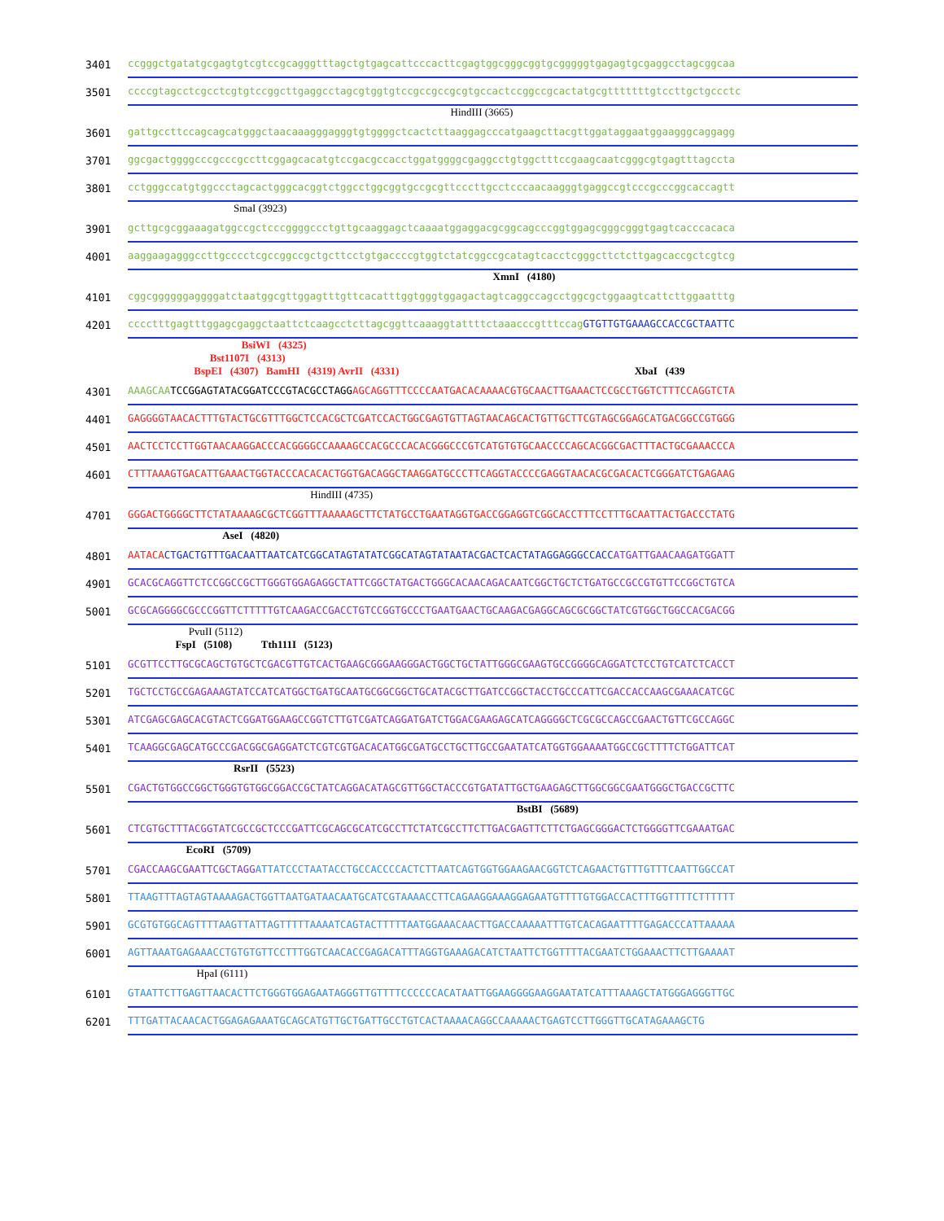3401 ccgggctgatatgcgagtgtcgtccgcagggtttagctgtgagcattcccacttcgagtggcgggcggtgcgggggtgagagtgcgaggcctagcggcaa
3501 ccccgtagcctcgcctcgtgtccggcttgaggcctagcgtggtgtccgccgccgcgtgccactccggccgcactatgcgtttttttgtccttgctgccctc
HindIII (3665)
3601 gattgccttccagcagcatgggctaacaaagggagggtgtggggctcactcttaaggagcccatgaagcttacgttggataggaatggaagggcaggagg
3701 ggcgactggggcccgcccgccttcggagcacatgtccgacgccacctggatggggcgaggcctgtggctttccgaagcaatcgggcgtgagtttagccta
3801 cctgggccatgtggccctagcactgggcacggtctggcctggcggtgccgcgttcccttgcctcccaacaagggtgaggccgtcccgcccggcaccagtt
SmaI (3923)
3901 gcttgcgcggaaagatggccgctcccggggccctgttgcaaggagctcaaaatggaggacgcggcagcccggtggagcgggcgggtgagtcacccacaca
4001 aaggaagagggccttgcccctcgccggccgctgcttcctgtgaccccgtggtctatcggccgcatagtcacctcgggcttctcttgagcaccgctcgtcg
XmnI (4180)
4101 cggcggggggaggggatctaatggcgttggagtttgttcacatttggtgggtggagactagtcaggccagcctggcgctggaagtcattcttggaatttg
4201 cccctttgagtttggagcgaggctaattctcaagcctcttagcggttcaaaggtattttctaaacccgtttccagGTGTTGTGAAAGCCACCGCTAATTC
BsiWI (4325) Bst1107I (4313) BspEI (4307) BamHI (4319) AvrII (4331) XbaI (439
4301 AAAGCAA TCCGGAGTATACGGATCCCGTACGCCTAGG AGCAGGTTTCCCCAATGACACAAAACGTGCAACTTGAAACTCCGCCTGGTCTTTCCAGGTCTA
4401 GAGGGGTAACACTTTGTACTGCGTTTGGCTCCACGCTCGATCCACTGGCGAGTGTTAGTAACAGCACTGTTGCTTCGTAGCGGAGCATGACGGCCGTGGG
4501 AACTCCTCCTTGGTAACAAGGACCCACGGGGCCAAAAGCCACGCCCACACGGGCCCGTCATGTGTGCAACCCCAGCACGGCGACTTTACTGCGAAACCCA
4601 CTTTAAAGTGACATTGAAACTGGTACCCACACACTGGTGACAGGCTAAGGATGCCCTTCAGGTACCCCGAGGTAACACGCGACACTCGGGATCTGAGAAG
HindIII (4735)
4701 GGGACTGGGGCTTCTATAAAAGCGCTCGGTTTAAAAAGCTTCTATGCCTGAATAGGTGACCGGAGGTCGGCACCTTTCCTTTGCAATTACTGACCCTATG
AseI (4820)
4801 AATACA CTGACTGTTTGACAATTAATCATCGGCATAGTATATCGGCATAGTATAATACGACTCACTATAGGAGGGCCACC ATGATTGAACAAGATGGATT
4901 GCACGCAGGTTCTCCGGCCGCTTGGGTGGAGAGGCTATTCGGCTATGACTGGGCACAACAGACAATCGGCTGCTCTGATGCCGCCGTGTTCCGGCTGTCA
5001 GCGCAGGGGCGCCCGGTTCTTTTTGTCAAGACCGACCTGTCCGGTGCCCTGAATGAACTGCAAGACGAGGCAGCGCGGCTATCGTGGCTGGCCACGACGG
PvuII (5112) FspI (5108) Tth111I (5123)
5101 GCGTTCCTTGCGCAGCTGTGCTCGACGTTGTCACTGAAGCGGGAAGGGACTGGCTGCTATTGGGCGAAGTGCCGGGGCAGGATCTCCTGTCATCTCACCT
5201 TGCTCCTGCCGAGAAAGTATCCATCATGGCTGATGCAATGCGGCGGCTGCATACGCTTGATCCGGCTACCTGCCCATTCGACCACCAAGCGAAACATCGC
5301 ATCGAGCGAGCACGTACTCGGATGGAAGCCGGTCTTGTCGATCAGGATGATCTGGACGAAGAGCATCAGGGGCTCGCGCCAGCCGAACTGTTCGCCAGGC
5401 TCAAGGCGAGCATGCCCGACGGCGAGGATCTCGTCGTGACACATGGCGATGCCTGCTTGCCGAATATCATGGTGGAAAATGGCCGCTTTTCTGGATTCAT
RsrII (5523)
5501 CGACTGTGGCCGGCTGGGTGTGGCGGACCGCTATCAGGACATAGCGTTGGCTACCCGTGATATTGCTGAAGAGCTTGGCGGCGAATGGGCTGACCGCTTC
BstBI (5689)
5601 CTCGTGCTTTACGGTATCGCCGCTCCCGATTCGCAGCGCATCGCCTTCTATCGCCTTCTTGACGAGTTCTTCTGAGCGGGACTCTGGGGTTCGAAATGAC
EcoRI (5709)
5701 CGACCAAGCGAATTCGCTAGG ATTATCCCTAATACCTGCCACCCCACTCTTAATCAGTGGTGGAAGAACGGTCTCAGAACTGTTTGTTTCAATTGGCCAT
5801 TTAAGTTTAGTAGTAAAAGACTGGTTAATGATAACAATGCATCGTAAAACCTTCAGAAGGAAAGGAGAATGTTTTGTGGACCACTTTGGTTTTCTTTTTT
5901 GCGTGTGGCAGTTTTAAGTTATTAGTTTTTAAAATCAGTACTTTTTAATGGAAACAACTTGACCAAAAATTTGTCACAGAATTTTGAGACCCATTAAAAA
6001 AGTTAAATGAGAAACCTGTGTGTTCCTTTGGTCAACACCGAGACATTTAGGTGAAAGACATCTAATTCTGGTTTTACGAATCTGGAAACTTCTTGAAAAT
HpaI (6111)
6101 GTAATTCTTGAGTTAACACTTCTGGGTGGAGAATAGGGTTGTTTTCCCCCCACATAATTGGAAGGGGAAGGAATATCATTTAAAGCTATGGGAGGGTTGC
6201 TTTGATTACAACACTGGAGAGAAATGCAGCATGTTGCTGATTGCCTGTCACTAAAACAGGCCAAAAACTGAGTCCTTGGGTTGCATAGAAAGCTG